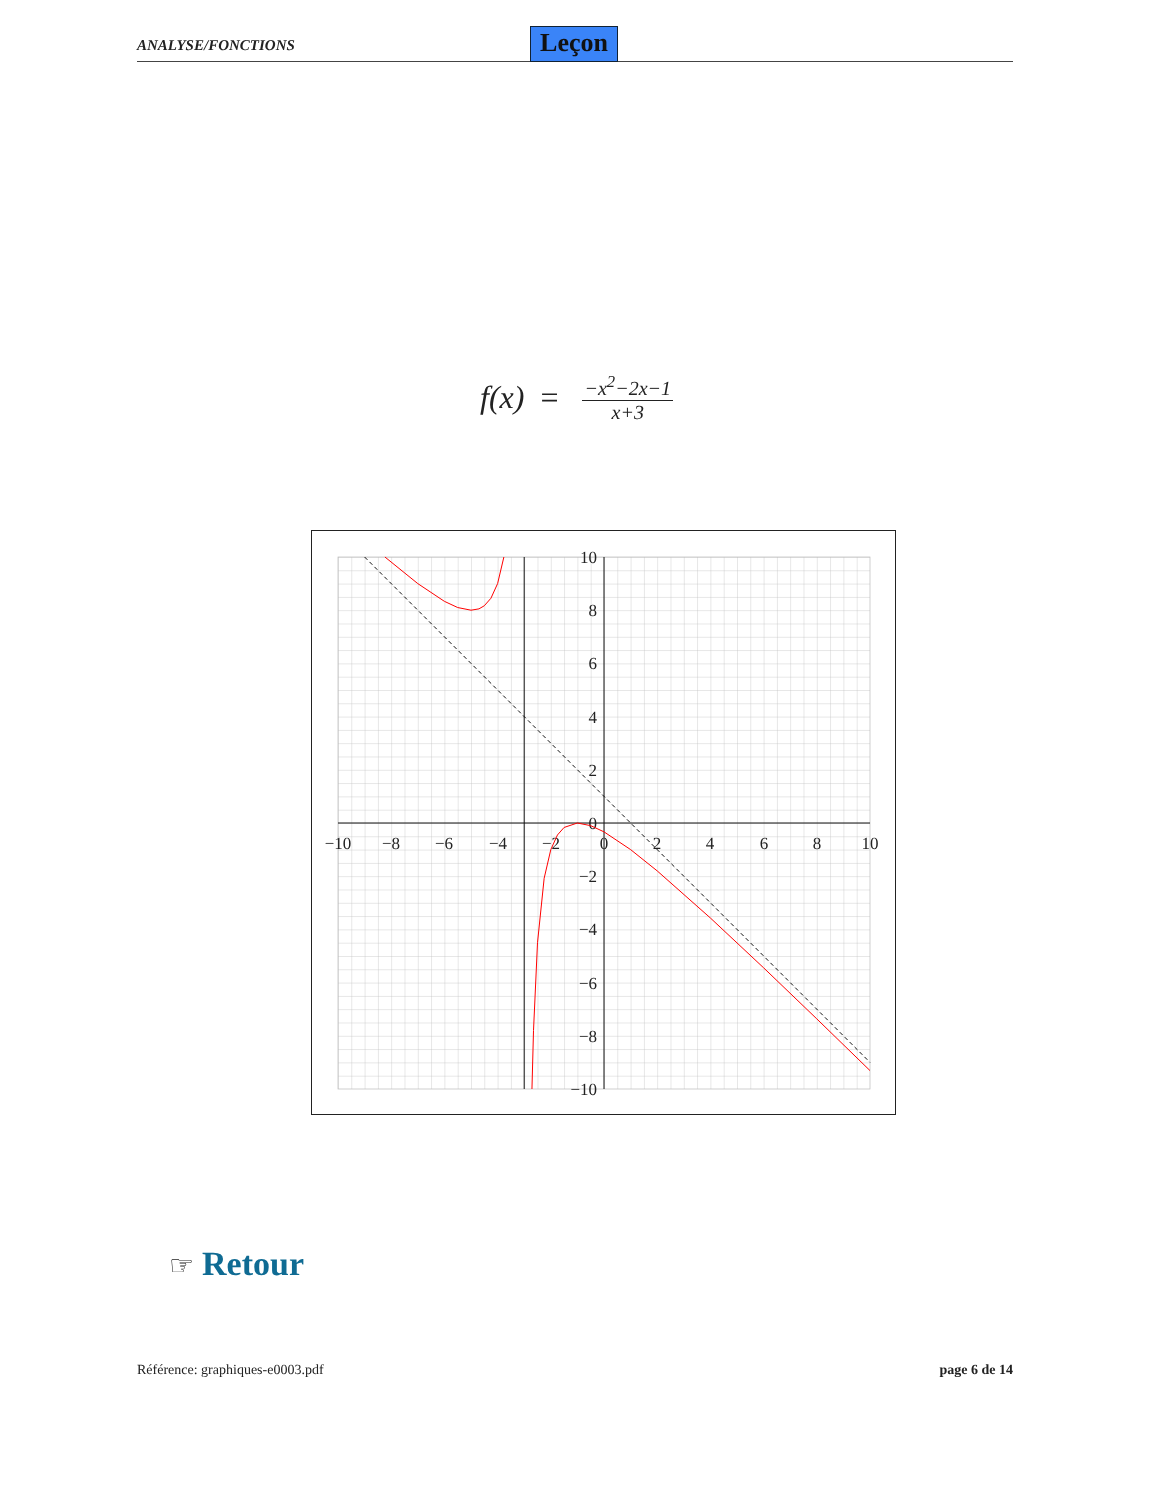ANALYSE/FONCTIONS Leçon
f (x) =
−x<sup>2</sup>−2x−1
x+3
−10
−8
−6
−4
−2
0
2
4
6
8
10
10
8
6
4
2
0
−2
−4
−6
−8
−10
☞ Retour
Référence: graphiques-e0003.pdf page 6 de 14